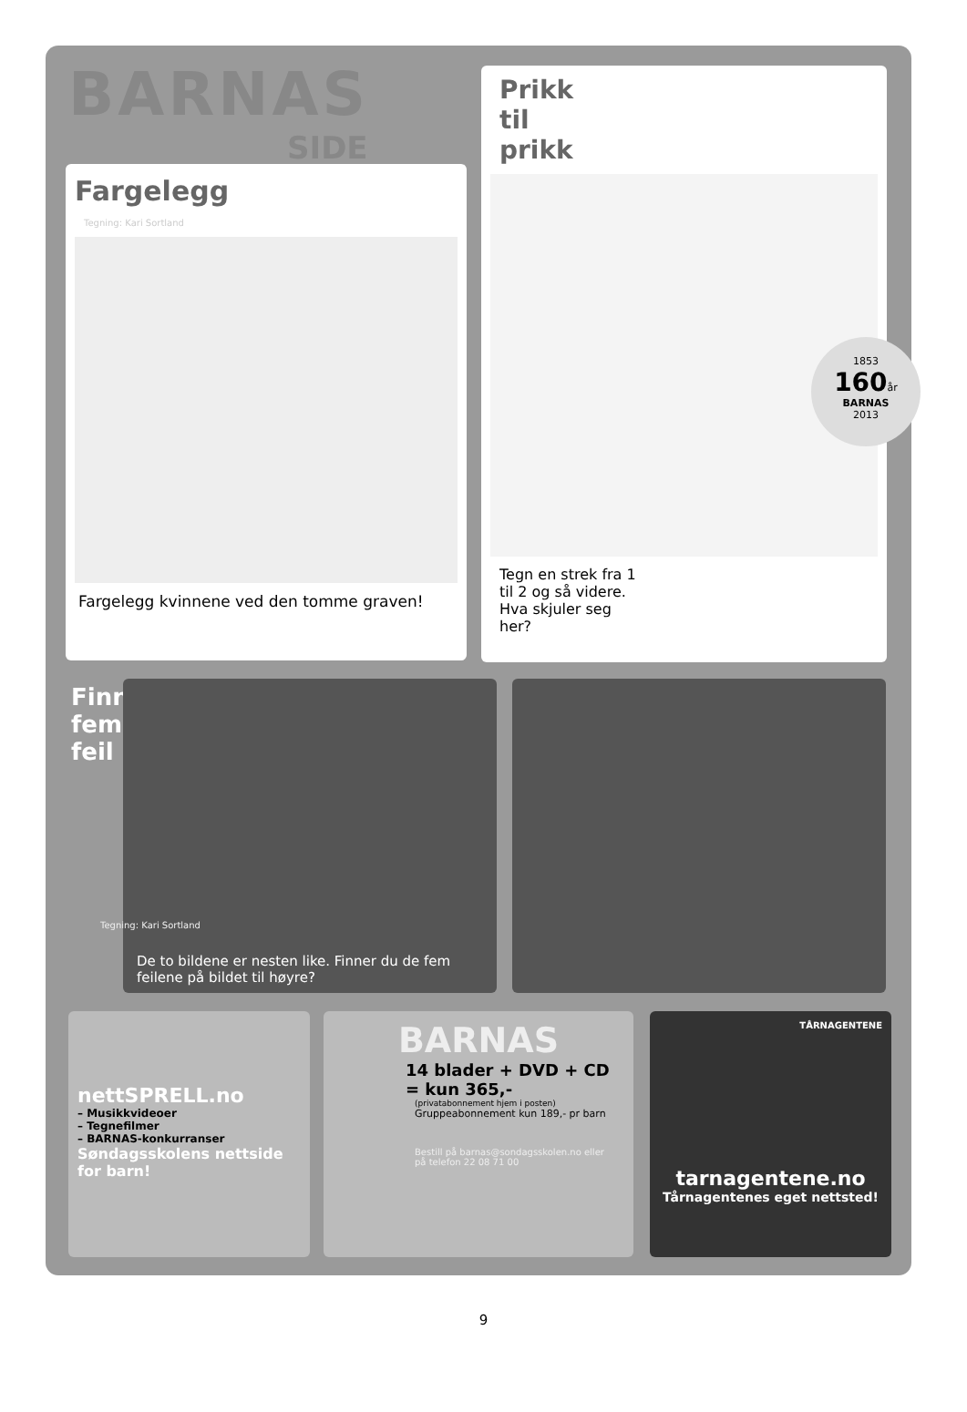BARNAS
SIDE
Fargelegg
Tegning: Kari Sortland
Fargelegg kvinnene ved den tomme graven!
Prikk
til
prikk
Tegn en strek fra 1 til 2 og så videre. Hva skjuler seg her?
1853
160år
BARNAS
2013
Finn
fem
feil
De to bildene er nesten like. Finner du de fem feilene på bildet til høyre?
Tegning: Kari Sortland
nettSPRELL.no
– Musikkvideoer
– Tegnefilmer
– BARNAS-konkurranser
Søndagsskolens nettside for barn!
BARNAS
14 blader + DVD + CD
= kun 365,-
(privatabonnement hjem i posten)
Gruppeabonnement kun 189,- pr barn
Bestill på barnas@sondagsskolen.no eller på telefon 22 08 71 00
TÅRNAGENTENE
tarnagentene.no
Tårnagentenes eget nettsted!
9